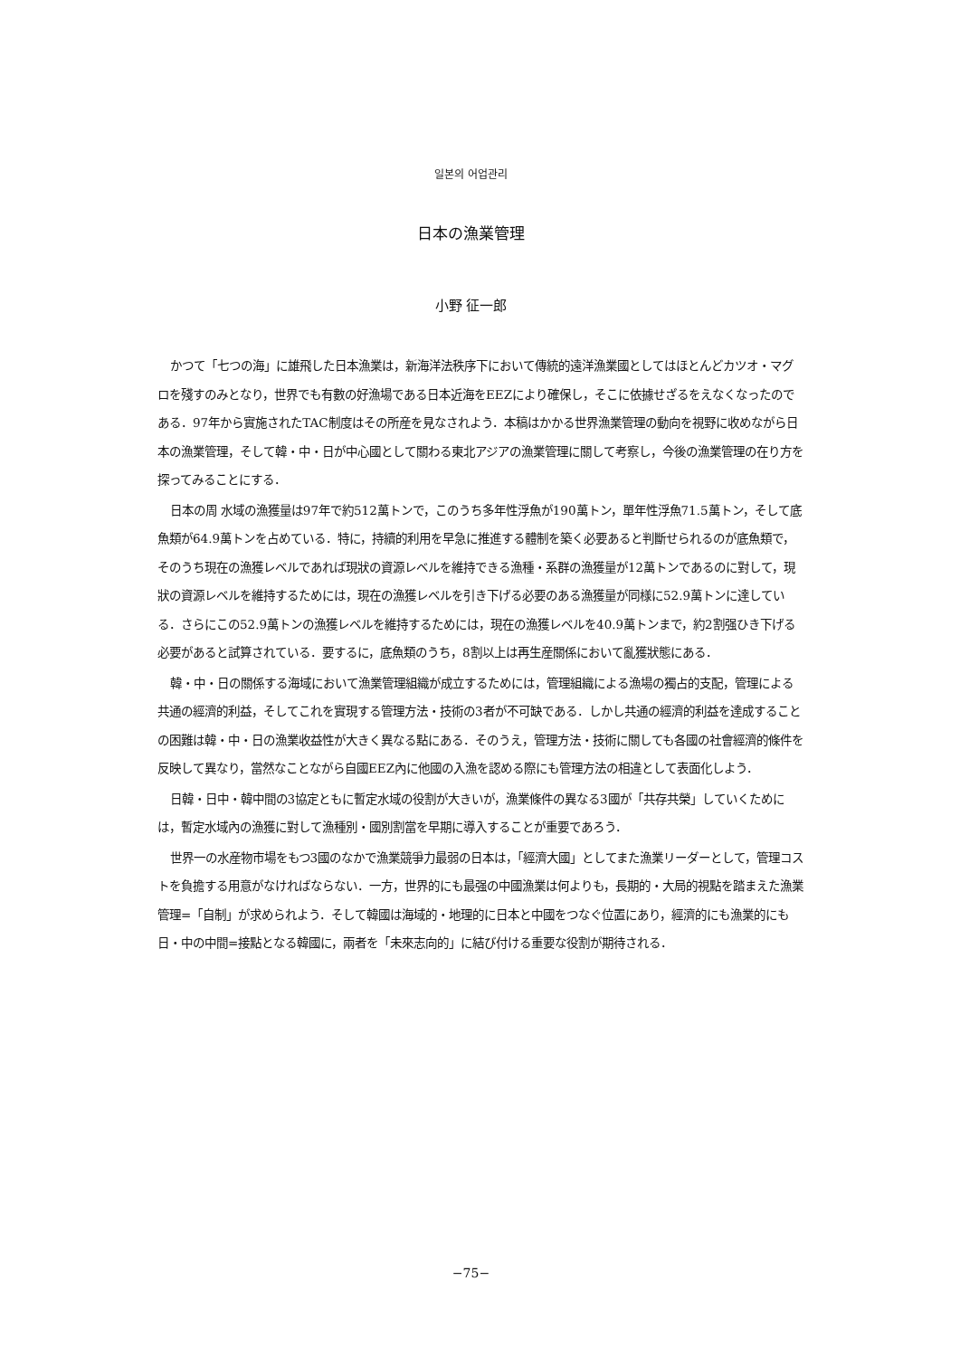일본의 어업관리
日本の漁業管理
小野 征一郎
かつて「七つの海」に雄飛した日本漁業は，新海洋法秩序下において傳統的遠洋漁業國としてはほとんどカツオ・マグロを殘すのみとなり，世界でも有數の好漁場である日本近海をEEZにより確保し，そこに依據せざるをえなくなったのである．97年から實施されたTAC制度はその所産を見なされよう．本稿はかかる世界漁業管理の動向を視野に收めながら日本の漁業管理，そして韓・中・日が中心國として關わる東北アジアの漁業管理に關して考察し，今後の漁業管理の在り方を探ってみることにする．
日本の周 水域の漁獲量は97年で約512萬トンで，このうち多年性浮魚が190萬トン，單年性浮魚71.5萬トン，そして底魚類が64.9萬トンを占めている．特に，持續的利用を早急に推進する體制を築く必要あると判斷せられるのが底魚類で，そのうち現在の漁獲レベルであれば現狀の資源レベルを維持できる漁種・系群の漁獲量が12萬トンであるのに對して，現狀の資源レベルを維持するためには，現在の漁獲レベルを引き下げる必要のある漁獲量が同様に52.9萬トンに達している．さらにこの52.9萬トンの漁獲レベルを維持するためには，現在の漁獲レベルを40.9萬トンまで，約2割强ひき下げる必要があると試算されている．要するに，底魚類のうち，8割以上は再生産關係において亂獲狀態にある．
韓・中・日の關係する海域において漁業管理組織が成立するためには，管理組織による漁場の獨占的支配，管理による共通の經濟的利益，そしてこれを實現する管理方法・技術の3者が不可缺である．しかし共通の經濟的利益を達成することの困難は韓・中・日の漁業收益性が大きく異なる點にある．そのうえ，管理方法・技術に關しても各國の社會經濟的條件を反映して異なり，當然なことながら自國EEZ內に他國の入漁を認める際にも管理方法の相違として表面化しよう．
日韓・日中・韓中間の3協定ともに暫定水域の役割が大きいが，漁業條件の異なる3國が「共存共榮」していくためには，暫定水域內の漁獲に對して漁種別・國別割當を早期に導入することが重要であろう．
世界一の水産物市場をもつ3國のなかで漁業競爭力最弱の日本は，「經濟大國」としてまた漁業リーダーとして，管理コストを負擔する用意がなければならない．一方，世界的にも最强の中國漁業は何よりも，長期的・大局的視點を踏まえた漁業管理=「自制」が求められよう．そして韓國は海域的・地理的に日本と中國をつなぐ位置にあり，經濟的にも漁業的にも日・中の中間=接點となる韓國に，兩者を「未來志向的」に結び付ける重要な役割が期待される．
−75−